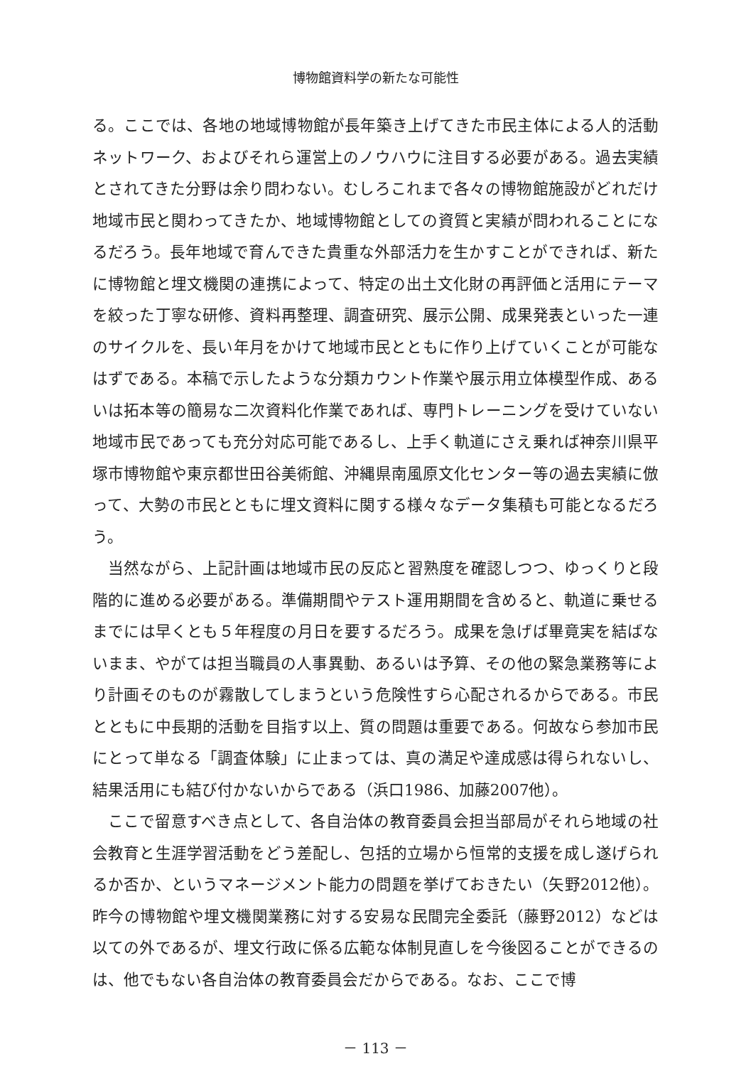博物館資料学の新たな可能性
る。ここでは、各地の地域博物館が長年築き上げてきた市民主体による人的活動ネットワーク、およびそれら運営上のノウハウに注目する必要がある。過去実績とされてきた分野は余り問わない。むしろこれまで各々の博物館施設がどれだけ地域市民と関わってきたか、地域博物館としての資質と実績が問われることになるだろう。長年地域で育んできた貴重な外部活力を生かすことができれば、新たに博物館と埋文機関の連携によって、特定の出土文化財の再評価と活用にテーマを絞った丁寧な研修、資料再整理、調査研究、展示公開、成果発表といった一連のサイクルを、長い年月をかけて地域市民とともに作り上げていくことが可能なはずである。本稿で示したような分類カウント作業や展示用立体模型作成、あるいは拓本等の簡易な二次資料化作業であれば、専門トレーニングを受けていない地域市民であっても充分対応可能であるし、上手く軌道にさえ乗れば神奈川県平塚市博物館や東京都世田谷美術館、沖縄県南風原文化センター等の過去実績に倣って、大勢の市民とともに埋文資料に関する様々なデータ集積も可能となるだろう。
当然ながら、上記計画は地域市民の反応と習熟度を確認しつつ、ゆっくりと段階的に進める必要がある。準備期間やテスト運用期間を含めると、軌道に乗せるまでには早くとも５年程度の月日を要するだろう。成果を急げば畢竟実を結ばないまま、やがては担当職員の人事異動、あるいは予算、その他の緊急業務等により計画そのものが霧散してしまうという危険性すら心配されるからである。市民とともに中長期的活動を目指す以上、質の問題は重要である。何故なら参加市民にとって単なる「調査体験」に止まっては、真の満足や達成感は得られないし、結果活用にも結び付かないからである（浜口1986、加藤2007他）。
ここで留意すべき点として、各自治体の教育委員会担当部局がそれら地域の社会教育と生涯学習活動をどう差配し、包括的立場から恒常的支援を成し遂げられるか否か、というマネージメント能力の問題を挙げておきたい（矢野2012他）。昨今の博物館や埋文機関業務に対する安易な民間完全委託（藤野2012）などは以ての外であるが、埋文行政に係る広範な体制見直しを今後図ることができるのは、他でもない各自治体の教育委員会だからである。なお、ここで博
－ 113 －